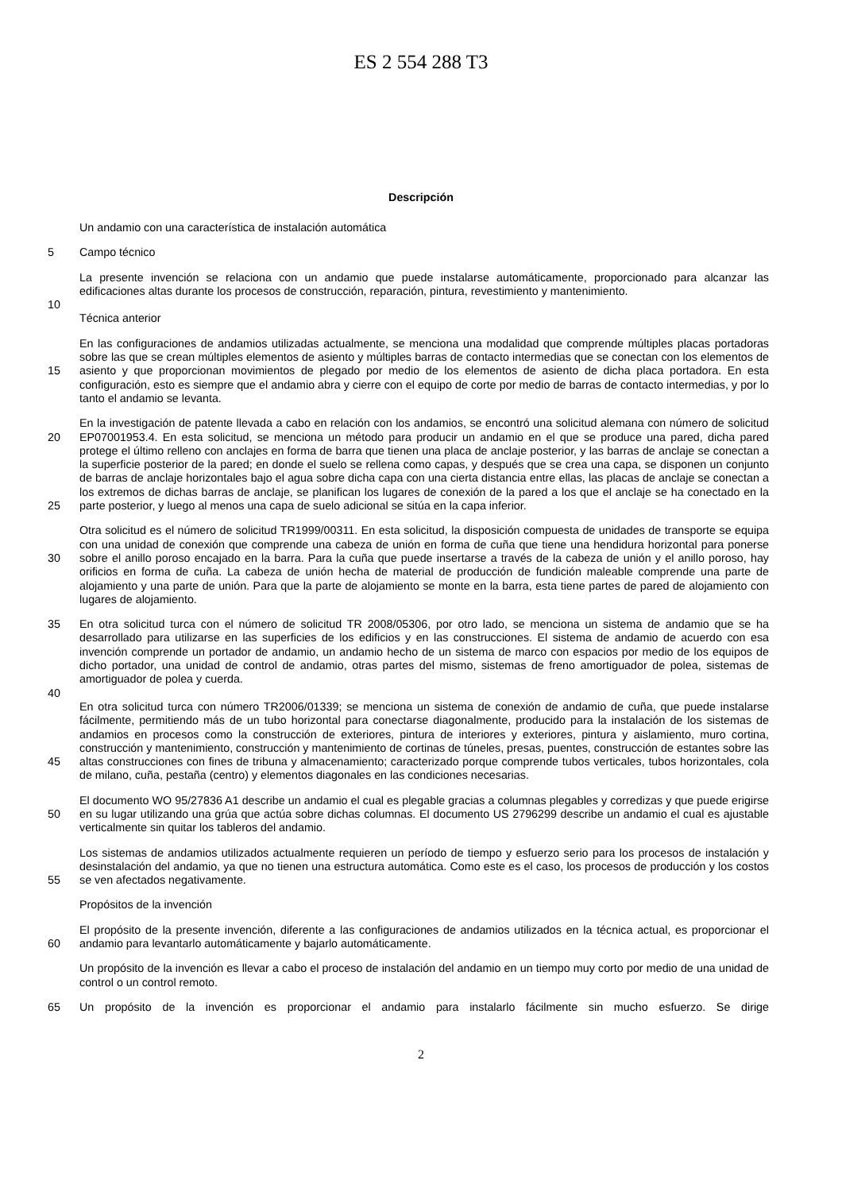ES 2 554 288 T3
Descripción
Un andamio con una característica de instalación automática
5 Campo técnico
La presente invención se relaciona con un andamio que puede instalarse automáticamente, proporcionado para alcanzar las edificaciones altas durante los procesos de construcción, reparación, pintura, revestimiento y mantenimiento.
10
Técnica anterior
15 En las configuraciones de andamios utilizadas actualmente, se menciona una modalidad que comprende múltiples placas portadoras sobre las que se crean múltiples elementos de asiento y múltiples barras de contacto intermedias que se conectan con los elementos de asiento y que proporcionan movimientos de plegado por medio de los elementos de asiento de dicha placa portadora. En esta configuración, esto es siempre que el andamio abra y cierre con el equipo de corte por medio de barras de contacto intermedias, y por lo tanto el andamio se levanta.
20
25
En la investigación de patente llevada a cabo en relación con los andamios, se encontró una solicitud alemana con número de solicitud EP07001953.4. En esta solicitud, se menciona un método para producir un andamio en el que se produce una pared, dicha pared protege el último relleno con anclajes en forma de barra que tienen una placa de anclaje posterior, y las barras de anclaje se conectan a la superficie posterior de la pared; en donde el suelo se rellena como capas, y después que se crea una capa, se disponen un conjunto de barras de anclaje horizontales bajo el agua sobre dicha capa con una cierta distancia entre ellas, las placas de anclaje se conectan a los extremos de dichas barras de anclaje, se planifican los lugares de conexión de la pared a los que el anclaje se ha conectado en la parte posterior, y luego al menos una capa de suelo adicional se sitúa en la capa inferior.
30 Otra solicitud es el número de solicitud TR1999/00311. En esta solicitud, la disposición compuesta de unidades de transporte se equipa con una unidad de conexión que comprende una cabeza de unión en forma de cuña que tiene una hendidura horizontal para ponerse sobre el anillo poroso encajado en la barra. Para la cuña que puede insertarse a través de la cabeza de unión y el anillo poroso, hay orificios en forma de cuña. La cabeza de unión hecha de material de producción de fundición maleable comprende una parte de alojamiento y una parte de unión. Para que la parte de alojamiento se monte en la barra, esta tiene partes de pared de alojamiento con lugares de alojamiento.
35 En otra solicitud turca con el número de solicitud TR 2008/05306, por otro lado, se menciona un sistema de andamio que se ha desarrollado para utilizarse en las superficies de los edificios y en las construcciones. El sistema de andamio de acuerdo con esa invención comprende un portador de andamio, un andamio hecho de un sistema de marco con espacios por medio de los equipos de dicho portador, una unidad de control de andamio, otras partes del mismo, sistemas de freno amortiguador de polea, sistemas de amortiguador de polea y cuerda.
40
45 En otra solicitud turca con número TR2006/01339; se menciona un sistema de conexión de andamio de cuña, que puede instalarse fácilmente, permitiendo más de un tubo horizontal para conectarse diagonalmente, producido para la instalación de los sistemas de andamios en procesos como la construcción de exteriores, pintura de interiores y exteriores, pintura y aislamiento, muro cortina, construcción y mantenimiento, construcción y mantenimiento de cortinas de túneles, presas, puentes, construcción de estantes sobre las altas construcciones con fines de tribuna y almacenamiento; caracterizado porque comprende tubos verticales, tubos horizontales, cola de milano, cuña, pestaña (centro) y elementos diagonales en las condiciones necesarias.
50 El documento WO 95/27836 A1 describe un andamio el cual es plegable gracias a columnas plegables y corredizas y que puede erigirse en su lugar utilizando una grúa que actúa sobre dichas columnas. El documento US 2796299 describe un andamio el cual es ajustable verticalmente sin quitar los tableros del andamio.
55 Los sistemas de andamios utilizados actualmente requieren un período de tiempo y esfuerzo serio para los procesos de instalación y desinstalación del andamio, ya que no tienen una estructura automática. Como este es el caso, los procesos de producción y los costos se ven afectados negativamente.
Propósitos de la invención
60 El propósito de la presente invención, diferente a las configuraciones de andamios utilizados en la técnica actual, es proporcionar el andamio para levantarlo automáticamente y bajarlo automáticamente.
Un propósito de la invención es llevar a cabo el proceso de instalación del andamio en un tiempo muy corto por medio de una unidad de control o un control remoto.
65 Un propósito de la invención es proporcionar el andamio para instalarlo fácilmente sin mucho esfuerzo. Se dirige
2